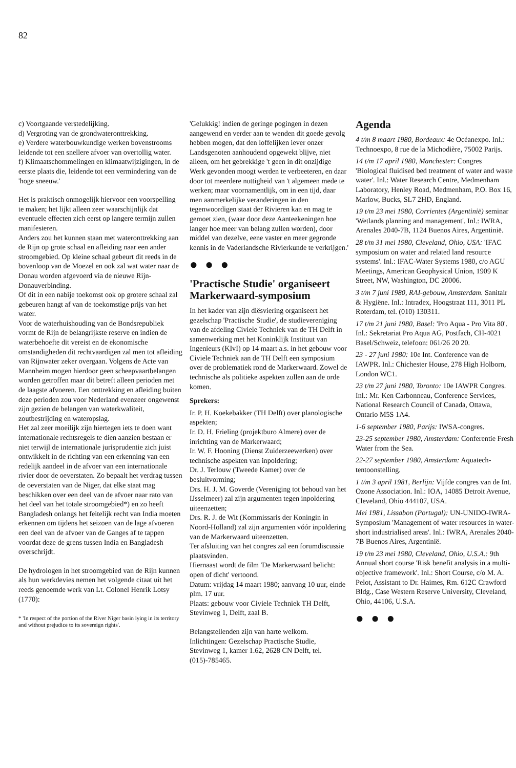82
c) Voortgaande verstedelijking.
d) Vergroting van de grondwateronttrekking.
e) Verdere waterbouwkundige werken bovenstrooms leidende tot een snellere afvoer van overtollig water.
f) Klimaatschommelingen en klimaatwijzigingen, in de eerste plaats die, leidende tot een vermindering van de 'hoge sneeuw.'
Het is praktisch onmogelijk hiervoor een voorspelling te maken; het lijkt alleen zeer waarschijnlijk dat eventuele effecten zich eerst op langere termijn zullen manifesteren.
Anders zou het kunnen staan met wateronttrekking aan de Rijn op grote schaal en afleiding naar een ander stroomgebied. Op kleine schaal gebeurt dit reeds in de bovenloop van de Moezel en ook zal wat water naar de Donau worden afgevoerd via de nieuwe Rijn-Donauverbinding.
Of dit in een nabije toekomst ook op grotere schaal zal gebeuren hangt af van de toekomstige prijs van het water.
Voor de waterhuishouding van de Bondsrepubliek vormt de Rijn de belangrijkste reserve en indien de waterbehoefte dit vereist en de ekonomische omstandigheden dit rechtvaardigen zal men tot afleiding van Rijnwater zeker overgaan. Volgens de Acte van Mannheim mogen hierdoor geen scheepvaartbelangen worden getroffen maar dit betreft alleen perioden met de laagste afvoeren. Een onttrekking en afleiding buiten deze perioden zou voor Nederland evenzeer ongewenst zijn gezien de belangen van waterkwaliteit, zoutbestrijding en wateropslag.
Het zal zeer moeilijk zijn hiertegen iets te doen want internationale rechtsregels te dien aanzien bestaan er niet terwijl de internationale jurisprudentie zich juist ontwikkelt in de richting van een erkenning van een redelijk aandeel in de afvoer van een internationale rivier door de oeverstaten. Zo bepaalt het verdrag tussen de oeverstaten van de Niger, dat elke staat mag beschikken over een deel van de afvoer naar rato van het deel van het totale stroomgebied*) en zo heeft Bangladesh onlangs het feitelijk recht van India moeten erkennen om tijdens het seizoen van de lage afvoeren een deel van de afvoer van de Ganges af te tappen voordat deze de grens tussen India en Bangladesh overschrijdt.
De hydrologen in het stroomgebied van de Rijn kunnen als hun werkdevies nemen het volgende citaat uit het reeds genoemde werk van Lt. Colonel Henrik Lotsy (1770):
* 'In respect of the portion of the River Niger basin lying in its territory and without prejudice to its sovereign rights'.
'Gelukkig! indien de geringe pogingen in dezen aangewend en verder aan te wenden dit goede gevolg hebben mogen, dat den loffelijken iever onzer Landsgenoten aanhoudend opgewekt blijve, niet alleen, om het gebrekkige 't geen in dit onzijdige Werk gevonden moogt werden te verbeeteren, en daar door tot meerdere nuttigheid van 't algemeen mede te werken; maar voornamentlijk, om in een tijd, daar men aanmerkelijke veranderingen in den tegenwoordigen staat der Rivieren kan en mag te gemoet zien, (waar door deze Aanteekeningen hoe langer hoe meer van belang zullen worden), door middel van dezelve, eene vaster en meer gegronde kennis in de Vaderlandsche Rivierkunde te verkrijgen.'
● ● ●
'Practische Studie' organiseert Markerwaard-symposium
In het kader van zijn diësviering organiseert het gezelschap 'Practische Studie', de studievereniging van de afdeling Civiele Techniek van de TH Delft in samenwerking met het Koninklijk Instituut van Ingenieurs (KIvI) op 14 maart a.s. in het gebouw voor Civiele Techniek aan de TH Delft een symposium over de problematiek rond de Markerwaard. Zowel de technische als politieke aspekten zullen aan de orde komen.
Sprekers:
Ir. P. H. Koekebakker (TH Delft) over planologische aspekten;
Ir. D. H. Frieling (projektburo Almere) over de inrichting van de Markerwaard;
Ir. W. F. Hooning (Dienst Zuiderzeewerken) over technische aspekten van inpoldering;
Dr. J. Terlouw (Tweede Kamer) over de besluitvorming;
Drs. H. J. M. Goverde (Vereniging tot behoud van het IJsselmeer) zal zijn argumenten tegen inpoldering uiteenzetten;
Drs. R. J. de Wit (Kommissaris der Koningin in Noord-Holland) zal zijn argumenten vóór inpoldering van de Markerwaard uiteenzetten.
Ter afsluiting van het congres zal een forumdiscussie plaatsvinden.
Hiernaast wordt de film 'De Markerwaard belicht: open of dicht' vertoond.
Datum: vrijdag 14 maart 1980; aanvang 10 uur, einde plm. 17 uur.
Plaats: gebouw voor Civiele Techniek TH Delft, Stevinweg 1, Delft, zaal B.
Belangstellenden zijn van harte welkom.
Inlichtingen: Gezelschap Practische Studie, Stevinweg 1, kamer 1.62, 2628 CN Delft, tel. (015)-785465.
Agenda
4 t/m 8 maart 1980, Bordeaux: 4e Océanexpo. Inl.: Technoexpo, 8 rue de la Michodière, 75002 Parijs.
14 t/m 17 april 1980, Manchester: Congres 'Biological fluidised bed treatment of water and waste water'. Inl.: Water Research Centre, Medmenham Laboratory, Henley Road, Medmenham, P.O. Box 16, Marlow, Bucks, SL7 2HD, England.
19 t/m 23 mei 1980, Corrientes (Argentinië) seminar 'Wetlands planning and management'. Inl.: IWRA, Arenales 2040-7B, 1124 Buenos Aires, Argentinië.
28 t/m 31 mei 1980, Cleveland, Ohio, USA: 'IFAC symposium on water and related land resource systems'. Inl.: IFAC-Water Systems 1980, c/o AGU Meetings, American Geophysical Union, 1909 K Street, NW, Washington, DC 20006.
3 t/m 7 juni 1980, RAI-gebouw, Amsterdam. Sanitair & Hygiëne. Inl.: Intradex, Hoogstraat 111, 3011 PL Roterdam, tel. (010) 130311.
17 t/m 21 juni 1980, Basel: 'Pro Aqua - Pro Vita 80'. Inl.: Sekretariat Pro Aqua AG, Postfach, CH-4021 Basel/Schweiz, telefoon: 061/26 20 20.
23 - 27 juni 1980: 10e Int. Conference van de IAWPR. Inl.: Chichester House, 278 High Holborn, London WC1.
23 t/m 27 juni 1980, Toronto: 10e IAWPR Congres. Inl.: Mr. Ken Carbonneau, Conference Services, National Research Council of Canada, Ottawa, Ontario M5S 1A4.
1-6 september 1980, Parijs: IWSA-congres.
23-25 september 1980, Amsterdam: Confe­rentie Fresh Water from the Sea.
22-27 september 1980, Amsterdam: Aquatech-tentoonstelling.
1 t/m 3 april 1981, Berlijn: Vijfde congres van de Int. Ozone Association. Inl.: IOA, 14085 Detroit Avenue, Cleveland, Ohio 444107, USA.
Mei 1981, Lissabon (Portugal): UN-UNIDO-IWRA-Symposium 'Management of water resources in water-short industrialised areas'. Inl.: IWRA, Arenales 2040-7B Buenos Aires, Argentinië.
19 t/m 23 mei 1980, Cleveland, Ohio, U.S.A.: 9th Annual short course 'Risk benefit analysis in a multi-objective framework'. Inl.: Short Course, c/o M. A. Pelot, Assistant to Dr. Haimes, Rm. 612C Crawford Bldg., Case Western Reserve University, Cleveland, Ohio, 44106, U.S.A.
● ● ●